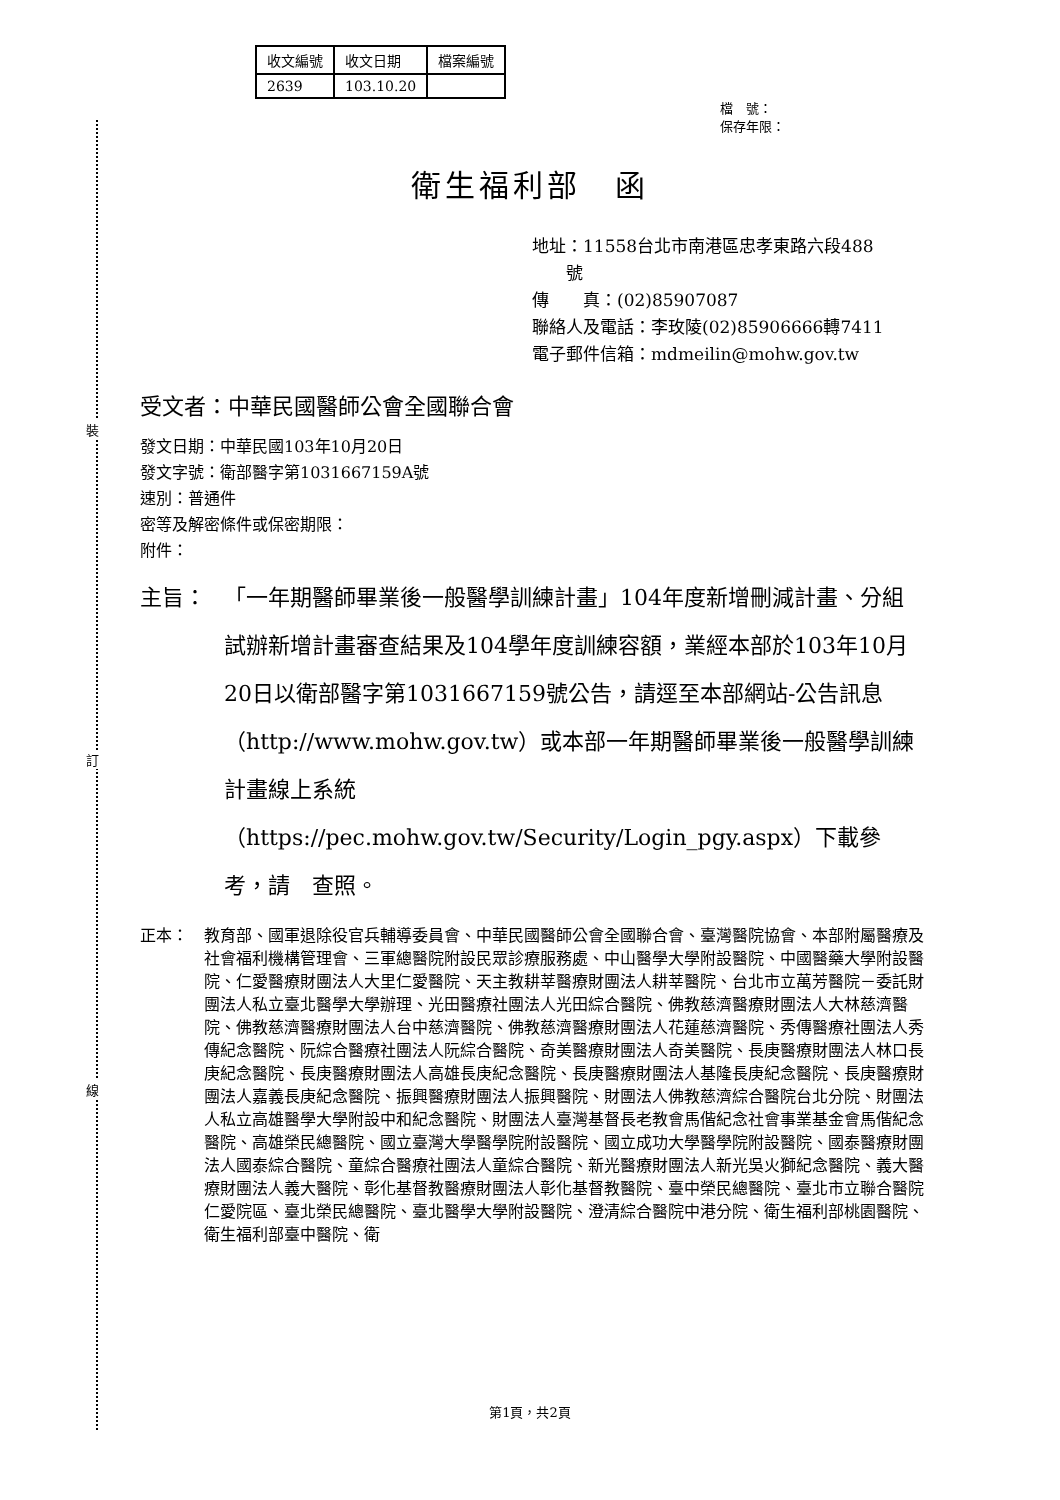裝
訂
線
| 收文編號 | 收文日期 | 檔案編號 |
| 2639 | 103.10.20 | |
檔　號：
保存年限：
衛生福利部　函
地址：11558台北市南港區忠孝東路六段488
　　號
傳　　真：(02)85907087
聯絡人及電話：李玫陵(02)85906666轉7411
電子郵件信箱：mdmeilin@mohw.gov.tw
受文者：中華民國醫師公會全國聯合會
發文日期：中華民國103年10月20日
發文字號：衛部醫字第1031667159A號
速別：普通件
密等及解密條件或保密期限：
附件：
主旨： 「一年期醫師畢業後一般醫學訓練計畫」104年度新增刪減計畫、分組試辦新增計畫審查結果及104學年度訓練容額，業經本部於103年10月20日以衛部醫字第1031667159號公告，請逕至本部網站-公告訊息（http://www.mohw.gov.tw）或本部一年期醫師畢業後一般醫學訓練計畫線上系統（https://pec.mohw.gov.tw/Security/Login_pgy.aspx）下載參考，請　查照。
正本： 教育部、國軍退除役官兵輔導委員會、中華民國醫師公會全國聯合會、臺灣醫院協會、本部附屬醫療及社會福利機構管理會、三軍總醫院附設民眾診療服務處、中山醫學大學附設醫院、中國醫藥大學附設醫院、仁愛醫療財團法人大里仁愛醫院、天主教耕莘醫療財團法人耕莘醫院、台北市立萬芳醫院－委託財團法人私立臺北醫學大學辦理、光田醫療社團法人光田綜合醫院、佛教慈濟醫療財團法人大林慈濟醫院、佛教慈濟醫療財團法人台中慈濟醫院、佛教慈濟醫療財團法人花蓮慈濟醫院、秀傳醫療社團法人秀傳紀念醫院、阮綜合醫療社團法人阮綜合醫院、奇美醫療財團法人奇美醫院、長庚醫療財團法人林口長庚紀念醫院、長庚醫療財團法人高雄長庚紀念醫院、長庚醫療財團法人基隆長庚紀念醫院、長庚醫療財團法人嘉義長庚紀念醫院、振興醫療財團法人振興醫院、財團法人佛教慈濟綜合醫院台北分院、財團法人私立高雄醫學大學附設中和紀念醫院、財團法人臺灣基督長老教會馬偕紀念社會事業基金會馬偕紀念醫院、高雄榮民總醫院、國立臺灣大學醫學院附設醫院、國立成功大學醫學院附設醫院、國泰醫療財團法人國泰綜合醫院、童綜合醫療社團法人童綜合醫院、新光醫療財團法人新光吳火獅紀念醫院、義大醫療財團法人義大醫院、彰化基督教醫療財團法人彰化基督教醫院、臺中榮民總醫院、臺北市立聯合醫院仁愛院區、臺北榮民總醫院、臺北醫學大學附設醫院、澄清綜合醫院中港分院、衛生福利部桃園醫院、衛生福利部臺中醫院、衛
第1頁，共2頁